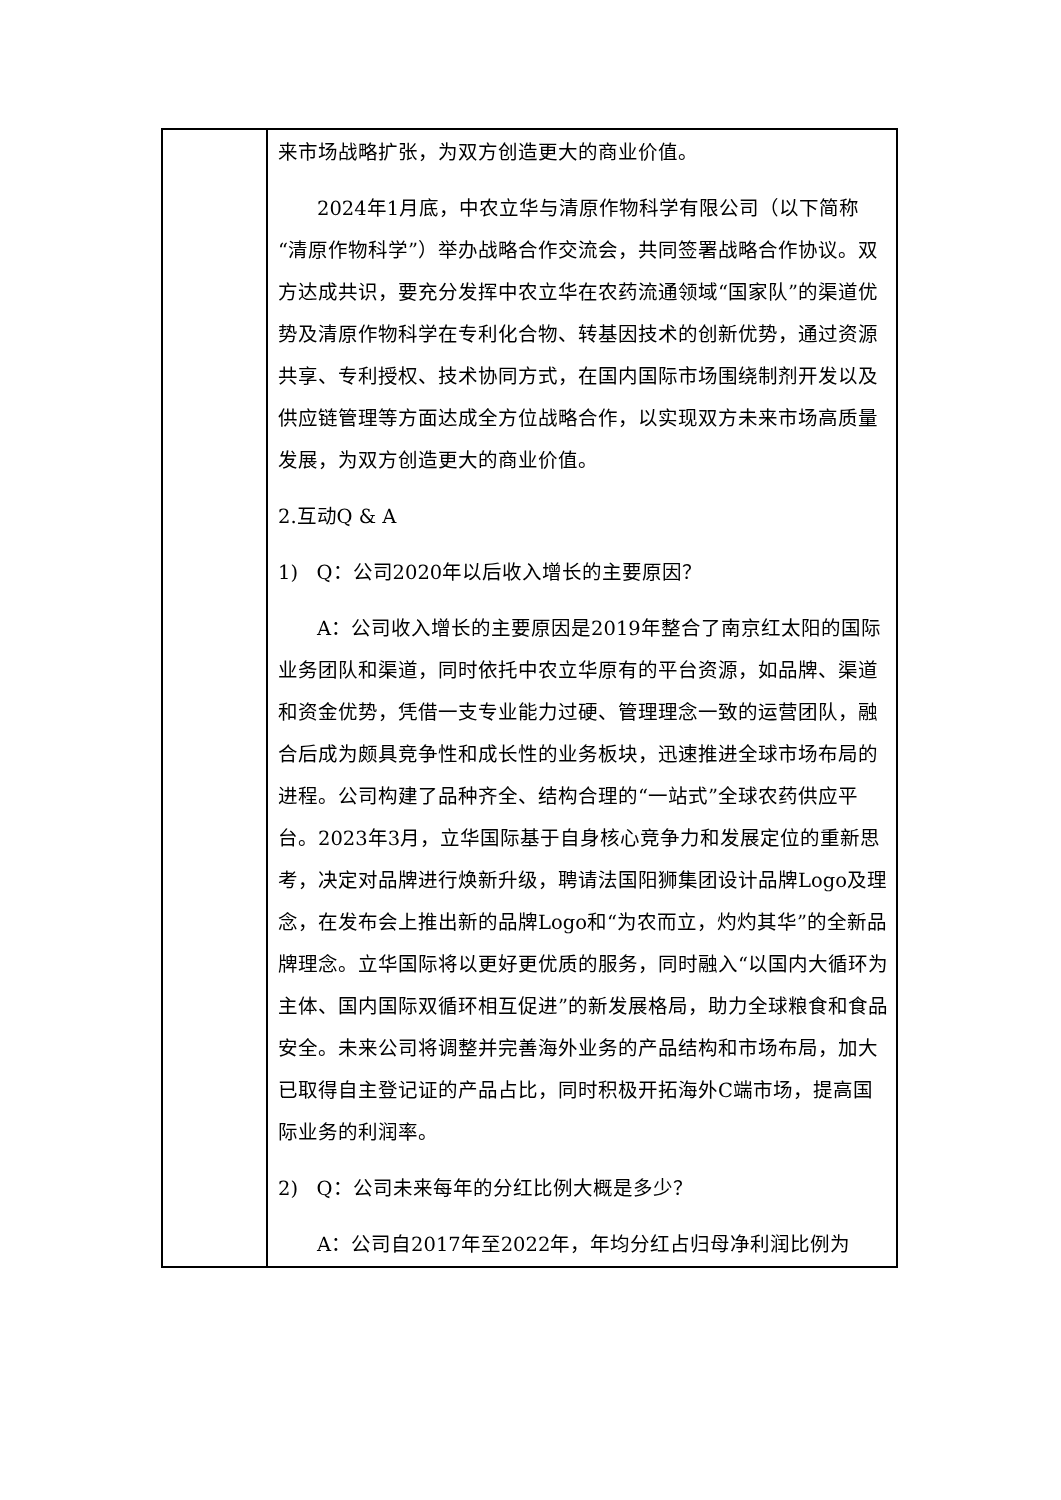| | 来市场战略扩张，为双方创造更大的商业价值。 2024年1月底，中农立华与清原作物科学有限公司（以下简称“清原作物科学”）举办战略合作交流会，共同签署战略合作协议。双方达成共识，要充分发挥中农立华在农药流通领域“国家队”的渠道优势及清原作物科学在专利化合物、转基因技术的创新优势，通过资源共享、专利授权、技术协同方式，在国内国际市场围绕制剂开发以及供应链管理等方面达成全方位战略合作，以实现双方未来市场高质量发展，为双方创造更大的商业价值。 2.互动Q & A 1) Q：公司2020年以后收入增长的主要原因？ A：公司收入增长的主要原因是2019年整合了南京红太阳的国际业务团队和渠道，同时依托中农立华原有的平台资源，如品牌、渠道和资金优势，凭借一支专业能力过硬、管理理念一致的运营团队，融合后成为颇具竞争性和成长性的业务板块，迅速推进全球市场布局的进程。公司构建了品种齐全、结构合理的“一站式”全球农药供应平台。2023年3月，立华国际基于自身核心竞争力和发展定位的重新思考，决定对品牌进行焕新升级，聘请法国阳狮集团设计品牌Logo及理念，在发布会上推出新的品牌Logo和“为农而立，灼灼其华”的全新品牌理念。立华国际将以更好更优质的服务，同时融入“以国内大循环为主体、国内国际双循环相互促进”的新发展格局，助力全球粮食和食品安全。未来公司将调整并完善海外业务的产品结构和市场布局，加大已取得自主登记证的产品占比，同时积极开拓海外C端市场，提高国际业务的利润率。 2) Q：公司未来每年的分红比例大概是多少？ A：公司自2017年至2022年，年均分红占归母净利润比例为 |